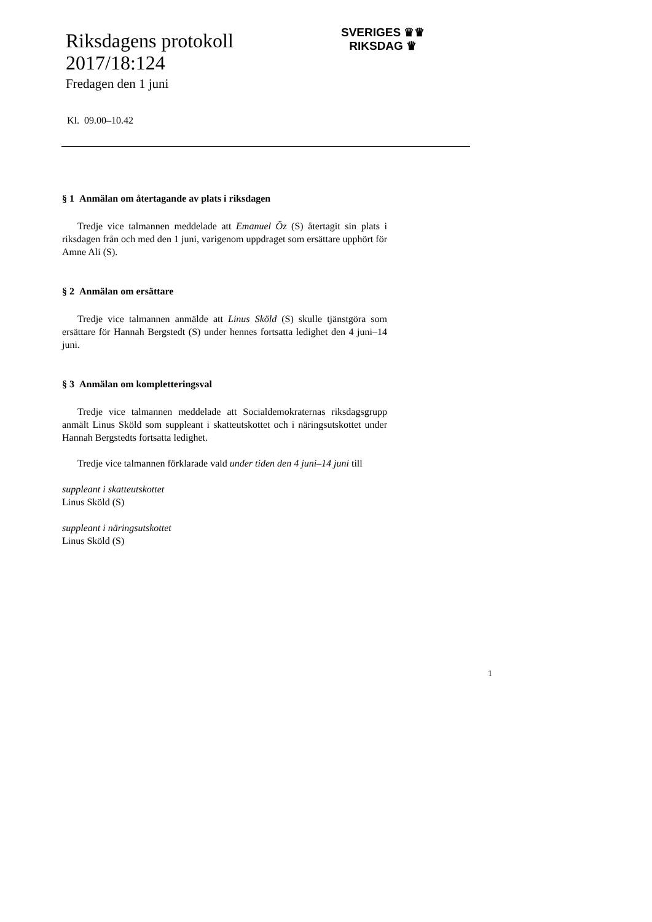Riksdagens protokoll
2017/18:124
Fredagen den 1 juni
Kl. 09.00–10.42
SVERIGES ♛♛
RIKSDAG ♛
§ 1 Anmälan om återtagande av plats i riksdagen
Tredje vice talmannen meddelade att Emanuel Öz (S) återtagit sin plats i riksdagen från och med den 1 juni, varigenom uppdraget som ersättare upphört för Amne Ali (S).
§ 2 Anmälan om ersättare
Tredje vice talmannen anmälde att Linus Sköld (S) skulle tjänstgöra som ersättare för Hannah Bergstedt (S) under hennes fortsatta ledighet den 4 juni–14 juni.
§ 3 Anmälan om kompletteringsval
Tredje vice talmannen meddelade att Socialdemokraternas riksdags­grupp anmält Linus Sköld som suppleant i skatteutskottet och i näringsut­skottet under Hannah Bergstedts fortsatta ledighet.
Tredje vice talmannen förklarade vald under tiden den 4 juni–14 juni till
suppleant i skatteutskottet
Linus Sköld (S)
suppleant i näringsutskottet
Linus Sköld (S)
1